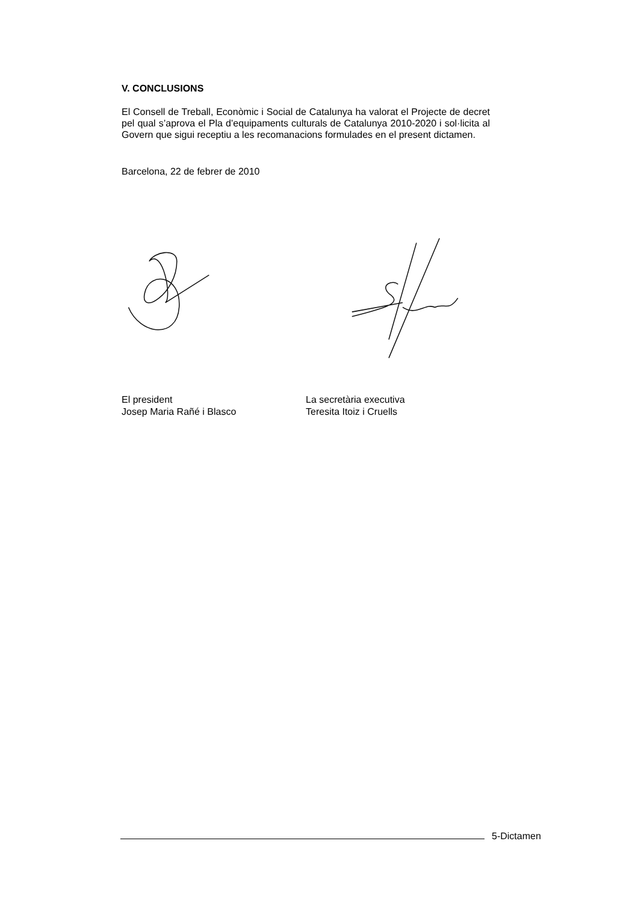V. CONCLUSIONS
El Consell de Treball, Econòmic i Social de Catalunya ha valorat el Projecte de decret pel qual s’aprova el Pla d’equipaments culturals de Catalunya 2010-2020 i sol·licita al Govern que sigui receptiu a les recomanacions formulades en el present dictamen.
Barcelona, 22 de febrer de 2010
El president
Josep Maria Rañé i Blasco
La secretària executiva
Teresita Itoiz i Cruells
5-Dictamen